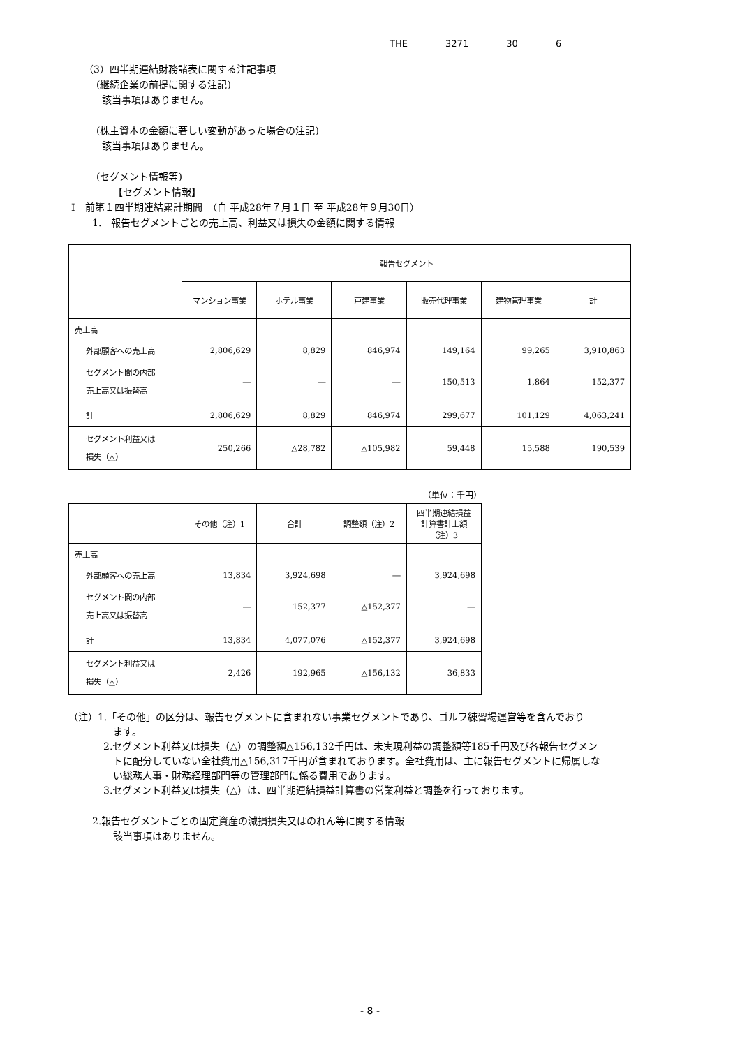THE 3271 30 6
（3）四半期連結財務諸表に関する注記事項
(継続企業の前提に関する注記)
該当事項はありません。
(株主資本の金額に著しい変動があった場合の注記)
該当事項はありません。
(セグメント情報等)
【セグメント情報】
Ⅰ　前第１四半期連結累計期間　（自 平成28年７月１日 至 平成28年９月30日）
1.　報告セグメントごとの売上高、利益又は損失の金額に関する情報
| | 報告セグメント | | | | | |
| --- | --- | --- | --- | --- | --- | --- |
| | マンション事業 | ホテル事業 | 戸建事業 | 販売代理事業 | 建物管理事業 | 計 |
| 売上高 | | | | | | |
| 外部顧客への売上高 | 2,806,629 | 8,829 | 846,974 | 149,164 | 99,265 | 3,910,863 |
| セグメント間の内部 売上高又は振替高 | ― | ― | ― | 150,513 | 1,864 | 152,377 |
| 計 | 2,806,629 | 8,829 | 846,974 | 299,677 | 101,129 | 4,063,241 |
| セグメント利益又は 損失（△） | 250,266 | △28,782 | △105,982 | 59,448 | 15,588 | 190,539 |
（単位：千円）
| | その他（注）1 | 合計 | 調整額（注）2 | 四半期連結損益 計算書計上額 （注）3 |
| --- | --- | --- | --- | --- |
| 売上高 | | | | |
| 外部顧客への売上高 | 13,834 | 3,924,698 | ― | 3,924,698 |
| セグメント間の内部 売上高又は振替高 | ― | 152,377 | △152,377 | ― |
| 計 | 13,834 | 4,077,076 | △152,377 | 3,924,698 |
| セグメント利益又は 損失（△） | 2,426 | 192,965 | △156,132 | 36,833 |
（注）1.「その他」の区分は、報告セグメントに含まれない事業セグメントであり、ゴルフ練習場運営等を含んでおり
ます。
2.セグメント利益又は損失（△）の調整額△156,132千円は、未実現利益の調整額等185千円及び各報告セグメン
トに配分していない全社費用△156,317千円が含まれております。全社費用は、主に報告セグメントに帰属しな
い総務人事・財務経理部門等の管理部門に係る費用であります。
3.セグメント利益又は損失（△）は、四半期連結損益計算書の営業利益と調整を行っております。
2.報告セグメントごとの固定資産の減損損失又はのれん等に関する情報
該当事項はありません。
- 8 -